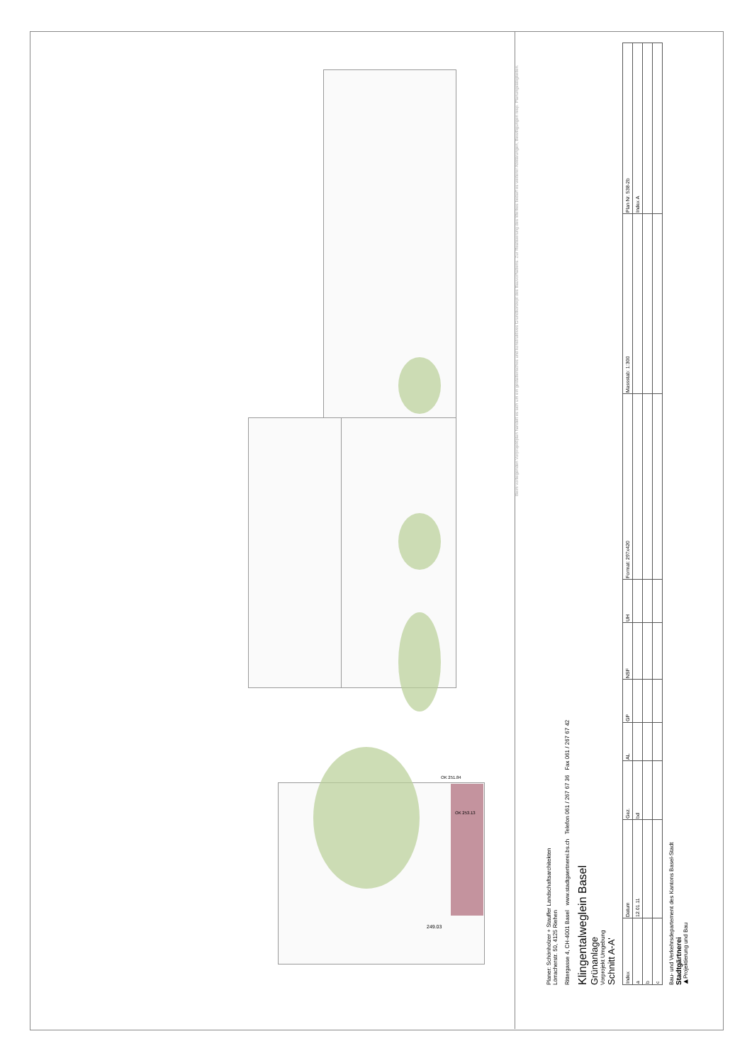249.03
OK 251.84
OK 253.13
Beim vorliegenden Vorprojektplan handelt es sich um ein gestalterisches und konstruktives Grundkonzept des Bauvorhabens. Zur Realisierung des Werkes bedarf es weiterer Abklärungen, Bewilligungen resp. Planungstätigkeiten.
Planer: Schönholzer + Stauffer Landschaftsarchitekten
Lörracherstr. 50, 4125 Riehen
Rittergasse 4, CH-4001 Basel www.stadtgaertnerei.bs.ch Telefon 061 / 267 67 36 Fax 061 / 267 67 42
Klingentalweglein Basel
Grünanlage
Vorprojekt Umgebung
Schnitt A-A'
| Index | Datum | Gez. | AL | GP | NSF | UH | Format: 297x420 | Massstab: 1:300 | Plan Nr. 538-2b |
| a | 12.01.11 | bd | | | | | | | Index A |
| b | | | | | | | | | |
| c | | | | | | | | | |
Bau- und Verkehrsdepartement des Kantons Basel-Stadt
Stadtgärtnerei
▶Projektierung und Bau